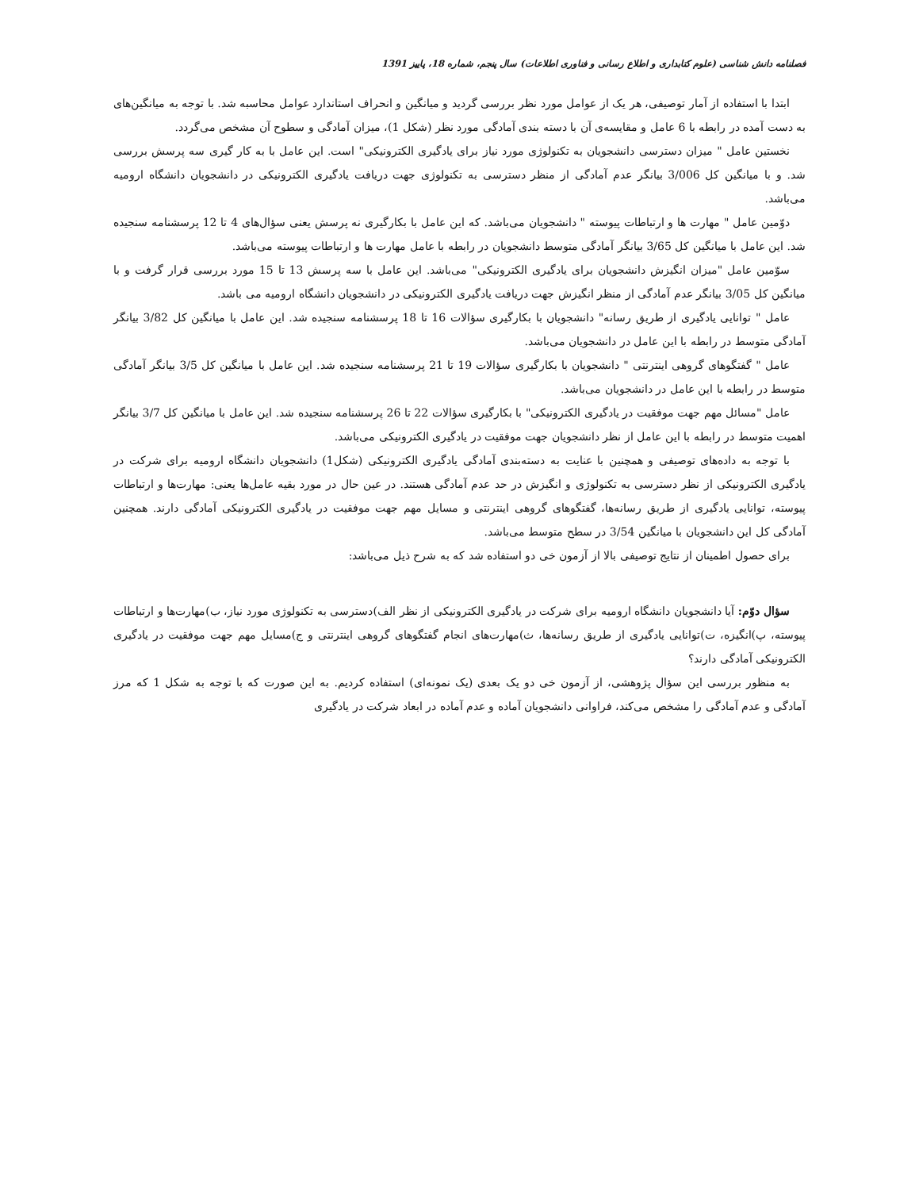فصلنامه دانش شناسی (علوم کتابداری و اطلاع رسانی و فناوری اطلاعات) سال پنجم، شماره 18، پاییز 1391
ابتدا با استفاده از آمار توصیفی، هر یک از عوامل مورد نظر بررسی گردید و میانگین و انحراف استاندارد عوامل محاسبه شد. با توجه به میانگین‌های به دست آمده در رابطه با 6 عامل و مقایسه‌ی آن با دسته بندی آمادگی مورد نظر (شکل 1)، میزان آمادگی و سطوح آن مشخص می‌گردد.
نخستین عامل " میزان دسترسی دانشجویان به تکنولوژی مورد نیاز برای یادگیری الکترونیکی" است. این عامل با به کار گیری سه پرسش بررسی شد. و با میانگین کل 3/006 بیانگر عدم آمادگی از منظر دسترسی به تکنولوژی جهت دریافت یادگیری الکترونیکی در دانشجویان دانشگاه ارومیه می‌باشد.
دوّمین عامل " مهارت ها و ارتباطات پیوسته " دانشجویان می‌باشد. که این عامل با بکارگیری نه پرسش یعنی سؤال‌های 4 تا 12 پرسشنامه سنجیده شد. این عامل با میانگین کل 3/65 بیانگر آمادگی متوسط دانشجویان در رابطه با عامل مهارت ها و ارتباطات پیوسته می‌باشد.
سوّمین عامل "میزان انگیزش دانشجویان برای یادگیری الکترونیکی" می‌باشد. این عامل با سه پرسش 13 تا 15 مورد بررسی قرار گرفت و با میانگین کل 3/05 بیانگر عدم آمادگی از منظر انگیزش جهت دریافت یادگیری الکترونیکی در دانشجویان دانشگاه ارومیه می باشد.
عامل " توانایی یادگیری از طریق رسانه" دانشجویان با بکارگیری سؤالات 16 تا 18 پرسشنامه سنجیده شد. این عامل با میانگین کل 3/82 بیانگر آمادگی متوسط در رابطه با این عامل در دانشجویان می‌باشد.
عامل " گفتگوهای گروهی اینترنتی " دانشجویان با بکارگیری سؤالات 19 تا 21 پرسشنامه سنجیده شد. این عامل با میانگین کل 3/5 بیانگر آمادگی متوسط در رابطه با این عامل در دانشجویان می‌باشد.
عامل "مسائل مهم جهت موفقیت در یادگیری الکترونیکی" با بکارگیری سؤالات 22 تا 26 پرسشنامه سنجیده شد. این عامل با میانگین کل 3/7 بیانگر اهمیت متوسط در رابطه با این عامل از نظر دانشجویان جهت موفقیت در یادگیری الکترونیکی می‌باشد.
با توجه به داده‌های توصیفی و همچنین با عنایت به دسته‌بندی آمادگی یادگیری الکترونیکی (شکل1) دانشجویان دانشگاه ارومیه برای شرکت در یادگیری الکترونیکی از نظر دسترسی به تکنولوژی و انگیزش در حد عدم آمادگی هستند. در عین حال در مورد بقیه عامل‌ها یعنی: مهارت‌ها و ارتباطات پیوسته، توانایی یادگیری از طریق رسانه‌ها، گفتگوهای گروهی اینترنتی و مسایل مهم جهت موفقیت در یادگیری الکترونیکی آمادگی دارند. همچنین آمادگی کل این دانشجویان با میانگین 3/54 در سطح متوسط می‌باشد.
برای حصول اطمینان از نتایج توصیفی بالا از آزمون خی دو استفاده شد که به شرح ذیل می‌باشد:
سؤال دوّم: آیا دانشجویان دانشگاه ارومیه برای شرکت در یادگیری الکترونیکی از نظر الف)دسترسی به تکنولوژی مورد نیاز، ب)مهارت‌ها و ارتباطات پیوسته، پ)انگیزه، ت)توانایی یادگیری از طریق رسانه‌ها، ث)مهارت‌های انجام گفتگوهای گروهی اینترنتی و ج)مسایل مهم جهت موفقیت در یادگیری الکترونیکی آمادگی دارند؟
به منظور بررسی این سؤال پژوهشی، از آزمون خی دو یک بعدی (یک نمونه‌ای) استفاده کردیم. به این صورت که با توجه به شکل 1 که مرز آمادگی و عدم آمادگی را مشخص می‌کند، فراوانی دانشجویان آماده و عدم آماده در ابعاد شرکت در یادگیری